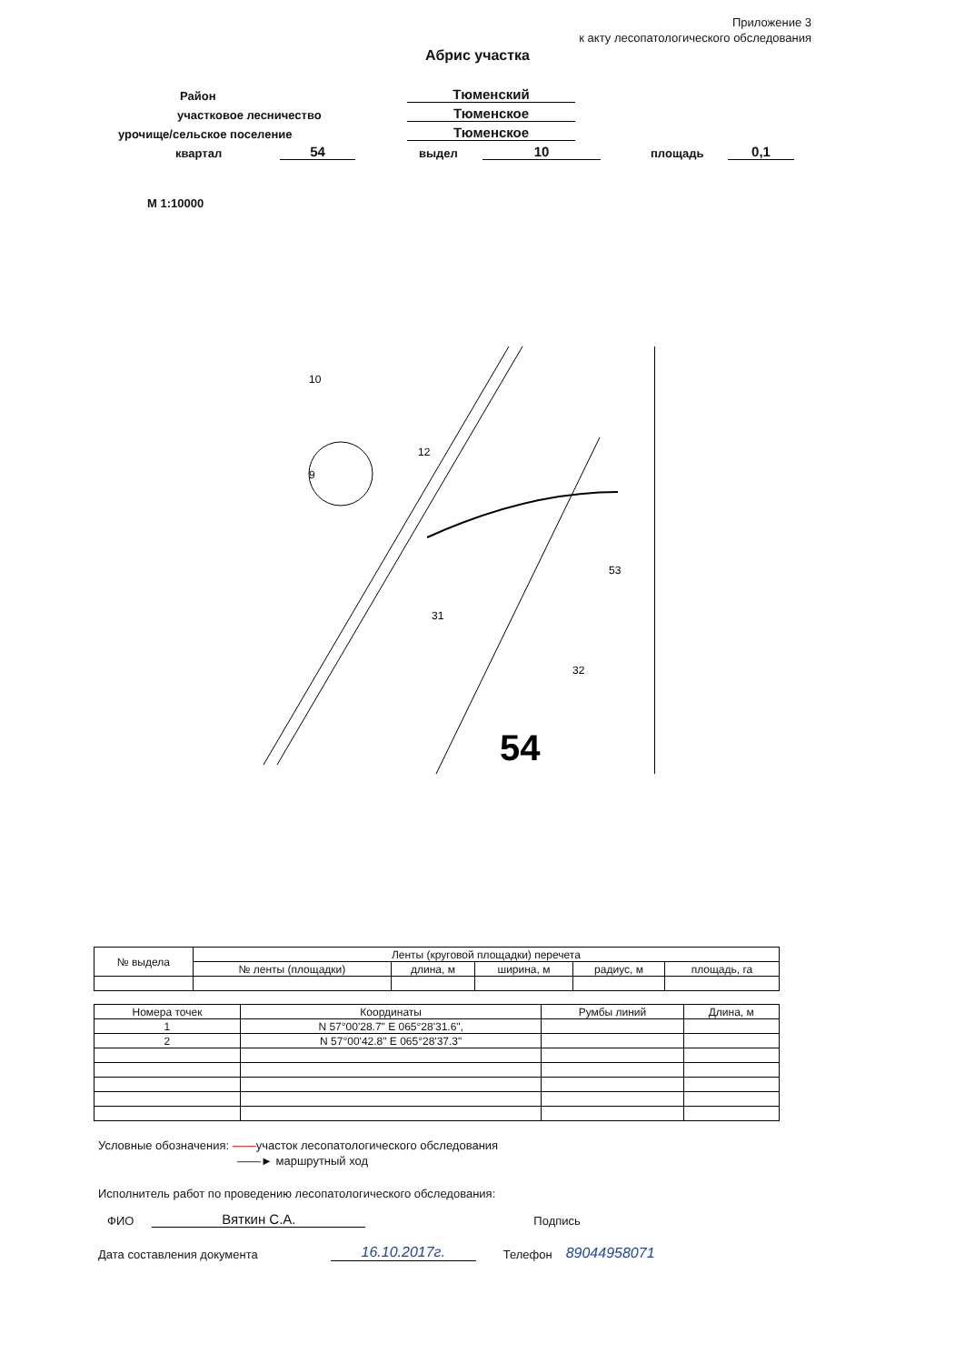Приложение 3
к акту лесопатологического обследования
Абрис участка
Район Тюменский
участковое лесничество Тюменское
урочище/сельское поселение Тюменское
квартал 54 выдел 10 площадь 0,1
М 1:10000
54
10
9
12
31
53
32
| № выдела | Ленты (круговой площадки) перечета | | | | |
| --- | --- | --- | --- | --- | --- |
| | № ленты (площадки) | длина, м | ширина, м | радиус, м | площадь, га |
| Номера точек | Координаты | Румбы линий | Длина, м |
| --- | --- | --- | --- |
| 1 | N 57°00'28.7" E 065°28'31.6", | | |
| 2 | N 57°00'42.8" E 065°28'37.3" | | |
Условные обозначения: ——участок лесопатологического обследования
——► маршрутный ход
Исполнитель работ по проведению лесопатологического обследования:
ФИО Вяткин С.А. Подпись
Дата составления документа 16.10.2017г. Телефон 89044958071